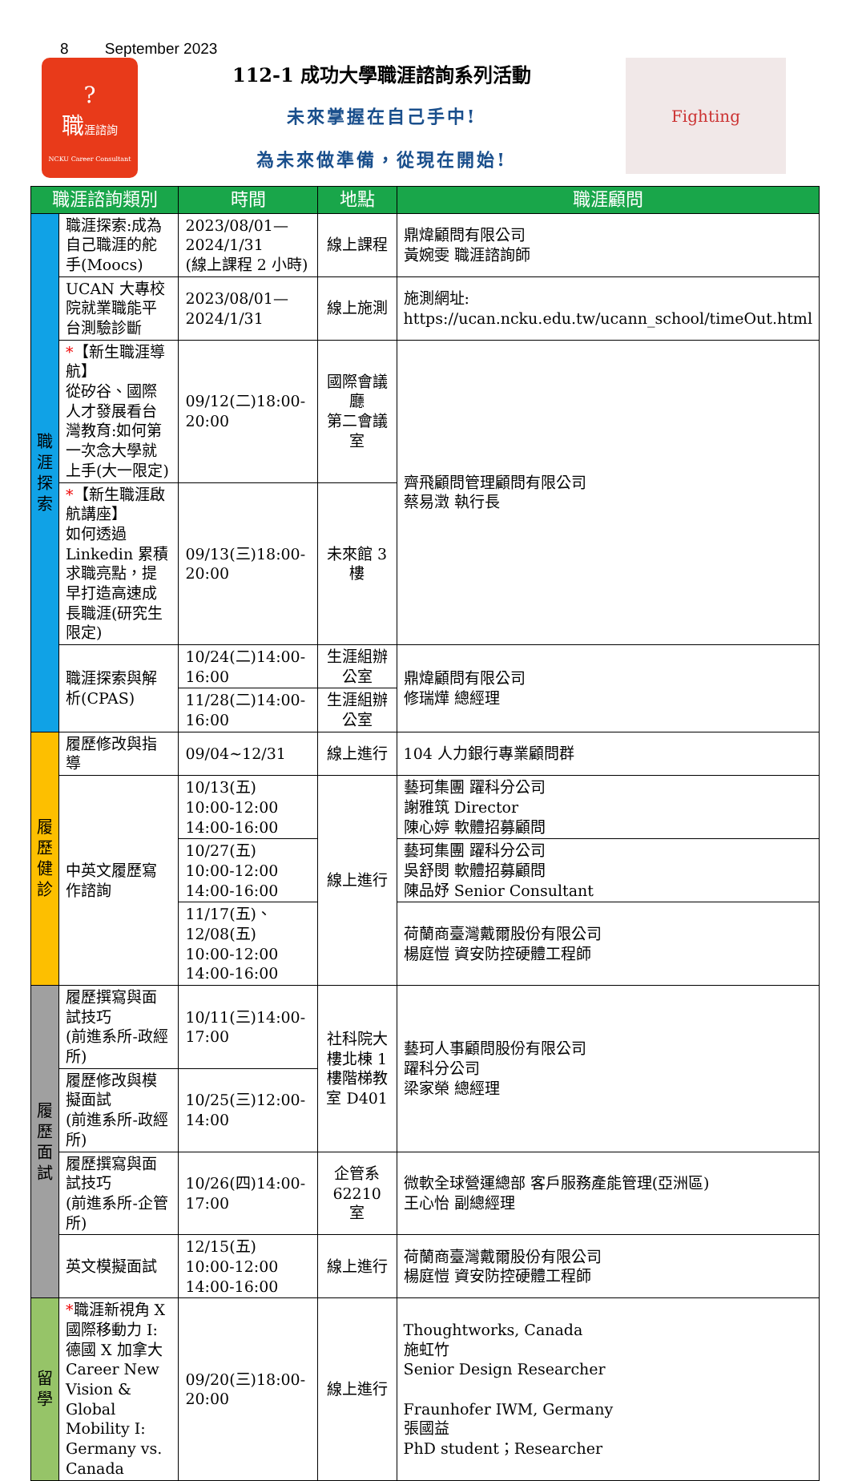8 September 2023
?
職涯諮詢
NCKU Career Consultant
112-1 成功大學職涯諮詢系列活動
未來掌握在自己手中!
為未來做準備，從現在開始!
Fighting
| 職涯諮詢類別 | | 時間 | 地點 | 職涯顧問 |
| --- | --- | --- | --- | --- |
| 職 涯 探 索 | 職涯探索:成為自己職涯的舵手(Moocs) | 2023/08/01—2024/1/31 (線上課程 2 小時) | 線上課程 | 鼎煒顧問有限公司 黃婉雯 職涯諮詢師 |
| | UCAN 大專校院就業職能平台測驗診斷 | 2023/08/01—2024/1/31 | 線上施測 | 施測網址: https://ucan.ncku.edu.tw/ucann_school/timeOut.html |
| | * 【新生職涯導航】 從矽谷、國際人才發展看台灣教育:如何第一次念大學就上手(大一限定) | 09/12(二)18:00-20:00 | 國際會議廳 第二會議室 | 齊飛顧問管理顧問有限公司 蔡易澂 執行長 |
| | * 【新生職涯啟航講座】 如何透過 Linkedin 累積求職亮點，提早打造高速成長職涯(研究生限定) | 09/13(三)18:00-20:00 | 未來館 3 樓 | |
| | 職涯探索與解析(CPAS) | 10/24(二)14:00-16:00 | 生涯組辦公室 | 鼎煒顧問有限公司 修瑞燁 總經理 |
| | | 11/28(二)14:00-16:00 | 生涯組辦公室 | |
| 履 歷 健 診 | 履歷修改與指導 | 09/04~12/31 | 線上進行 | 104 人力銀行專業顧問群 |
| | 中英文履歷寫作諮詢 | 10/13(五) 10:00-12:00 14:00-16:00 | 線上進行 | 藝珂集團 躍科分公司 謝雅筑 Director 陳心婷 軟體招募顧問 |
| | | 10/27(五) 10:00-12:00 14:00-16:00 | | 藝珂集團 躍科分公司 吳舒閔 軟體招募顧問 陳品妤 Senior Consultant |
| | | 11/17(五)、12/08(五) 10:00-12:00 14:00-16:00 | | 荷蘭商臺灣戴爾股份有限公司 楊庭愷 資安防控硬體工程師 |
| 履 歷 面 試 | 履歷撰寫與面試技巧 (前進系所-政經所) | 10/11(三)14:00-17:00 | 社科院大樓北棟 1 樓階梯教室 D401 | 藝珂人事顧問股份有限公司 躍科分公司 梁家榮 總經理 |
| | 履歷修改與模擬面試 (前進系所-政經所) | 10/25(三)12:00-14:00 | | |
| | 履歷撰寫與面試技巧 (前進系所-企管所) | 10/26(四)14:00-17:00 | 企管系 62210 室 | 微軟全球營運總部 客戶服務產能管理(亞洲區) 王心怡 副總經理 |
| | 英文模擬面試 | 12/15(五) 10:00-12:00 14:00-16:00 | 線上進行 | 荷蘭商臺灣戴爾股份有限公司 楊庭愷 資安防控硬體工程師 |
| 留 學 | * 職涯新視角 X 國際移動力 I: 德國 X 加拿大 Career New Vision & Global Mobility I: Germany vs. Canada | 09/20(三)18:00-20:00 | 線上進行 | Thoughtworks, Canada 施虹竹 Senior Design Researcher Fraunhofer IWM, Germany 張國益 PhD student；Researcher |